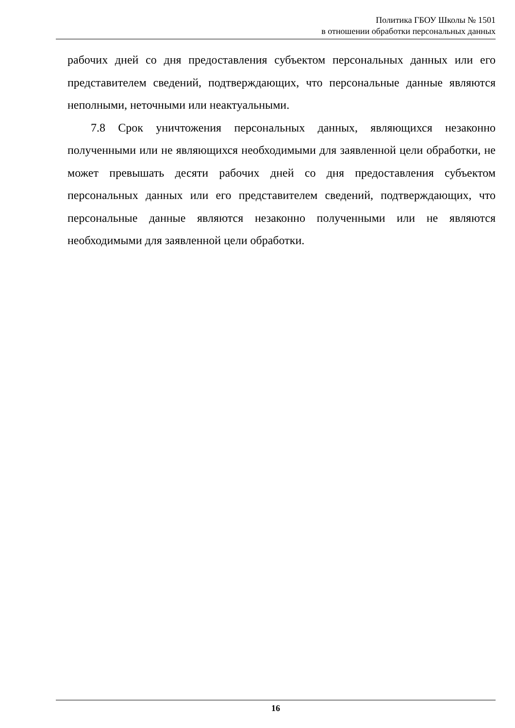Политика ГБОУ Школы № 1501
в отношении обработки персональных данных
рабочих дней со дня предоставления субъектом персональных данных или его представителем сведений, подтверждающих, что персональные данные являются неполными, неточными или неактуальными.
7.8 Срок уничтожения персональных данных, являющихся незаконно полученными или не являющихся необходимыми для заявленной цели обработки, не может превышать десяти рабочих дней со дня предоставления субъектом персональных данных или его представителем сведений, подтверждающих, что персональные данные являются незаконно полученными или не являются необходимыми для заявленной цели обработки.
16